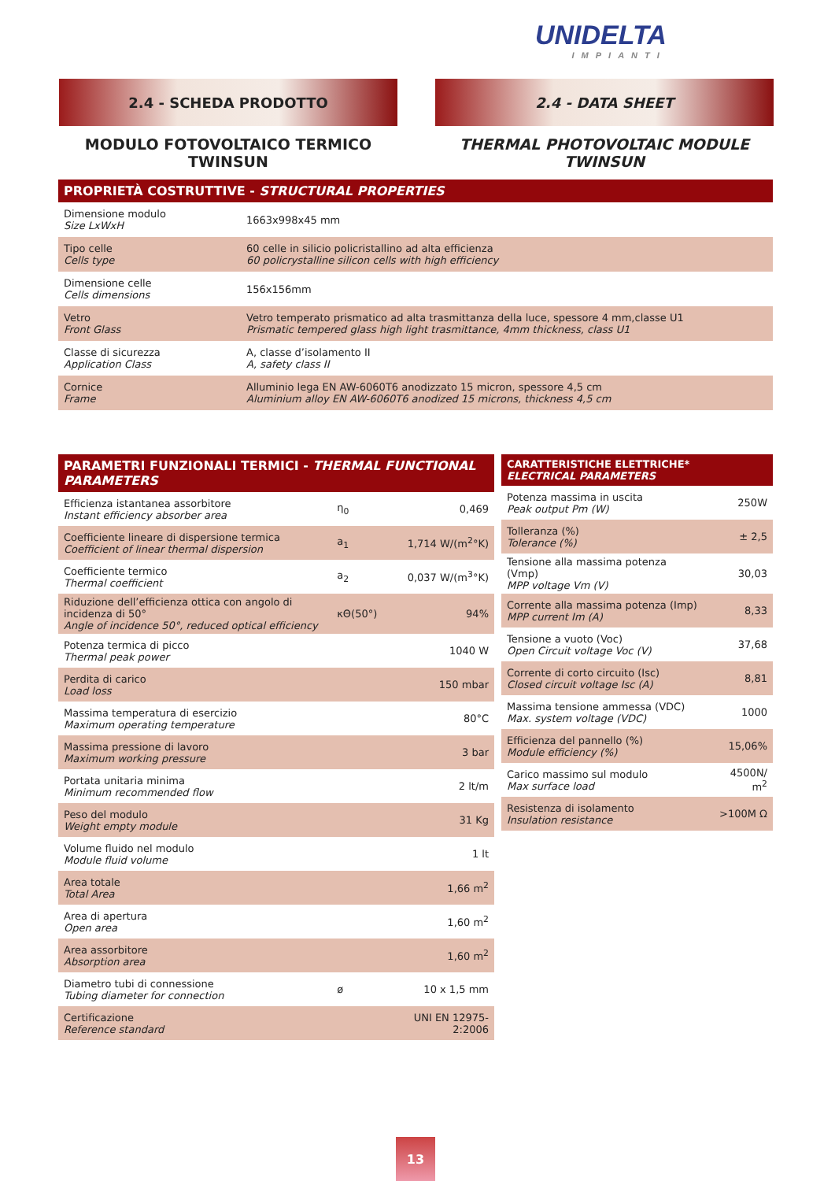UNIDELTA
IMPIANTI
2.4 - SCHEDA PRODOTTO 2.4 - DATA SHEET
MODULO FOTOVOLTAICO TERMICO
TWINSUN
THERMAL PHOTOVOLTAIC MODULE
TWINSUN
| PROPRIETÀ COSTRUTTIVE - STRUCTURAL PROPERTIES | |
| --- | --- |
| Dimensione modulo Size LxWxH | 1663x998x45 mm |
| Tipo celle Cells type | 60 celle in silicio policristallino ad alta efficienza 60 policrystalline silicon cells with high efficiency |
| Dimensione celle Cells dimensions | 156x156mm |
| Vetro Front Glass | Vetro temperato prismatico ad alta trasmittanza della luce, spessore 4 mm,classe U1 Prismatic tempered glass high light trasmittance, 4mm thickness, class U1 |
| Classe di sicurezza Application Class | A, classe d’isolamento II A, safety class II |
| Cornice Frame | Alluminio lega EN AW-6060T6 anodizzato 15 micron, spessore 4,5 cm Aluminium alloy EN AW-6060T6 anodized 15 microns, thickness 4,5 cm |
| PARAMETRI FUNZIONALI TERMICI - THERMAL FUNCTIONAL PARAMETERS | | |
| --- | --- | --- |
| Efficienza istantanea assorbitore Instant efficiency absorber area | η<sub>0</sub> | 0,469 |
| Coefficiente lineare di dispersione termica Coefficient of linear thermal dispersion | a<sub>1</sub> | 1,714 W/(m<sup>2</sup>°K) |
| Coefficiente termico Thermal coefficient | a<sub>2</sub> | 0,037 W/(m<sup>3</sup>°K) |
| Riduzione dell’efficienza ottica con angolo di incidenza di 50° Angle of incidence 50°, reduced optical efficiency | κΘ(50°) | 94% |
| Potenza termica di picco Thermal peak power | | 1040 W |
| Perdita di carico Load loss | | 150 mbar |
| Massima temperatura di esercizio Maximum operating temperature | | 80°C |
| Massima pressione di lavoro Maximum working pressure | | 3 bar |
| Portata unitaria minima Minimum recommended flow | | 2 lt/m |
| Peso del modulo Weight empty module | | 31 Kg |
| Volume fluido nel modulo Module fluid volume | | 1 lt |
| Area totale Total Area | | 1,66 m<sup>2</sup> |
| Area di apertura Open area | | 1,60 m<sup>2</sup> |
| Area assorbitore Absorption area | | 1,60 m<sup>2</sup> |
| Diametro tubi di connessione Tubing diameter for connection | ø | 10 x 1,5 mm |
| Certificazione Reference standard | | UNI EN 12975-2:2006 |
| CARATTERISTICHE ELETTRICHE* ELECTRICAL PARAMETERS | |
| --- | --- |
| Potenza massima in uscita Peak output Pm (W) | 250W |
| Tolleranza (%) Tolerance (%) | ± 2,5 |
| Tensione alla massima potenza (Vmp) MPP voltage Vm (V) | 30,03 |
| Corrente alla massima potenza (Imp) MPP current Im (A) | 8,33 |
| Tensione a vuoto (Voc) Open Circuit voltage Voc (V) | 37,68 |
| Corrente di corto circuito (Isc) Closed circuit voltage Isc (A) | 8,81 |
| Massima tensione ammessa (VDC) Max. system voltage (VDC) | 1000 |
| Efficienza del pannello (%) Module efficiency (%) | 15,06% |
| Carico massimo sul modulo Max surface load | 4500N/ m<sup>2</sup> |
| Resistenza di isolamento Insulation resistance | >100M Ω |
13